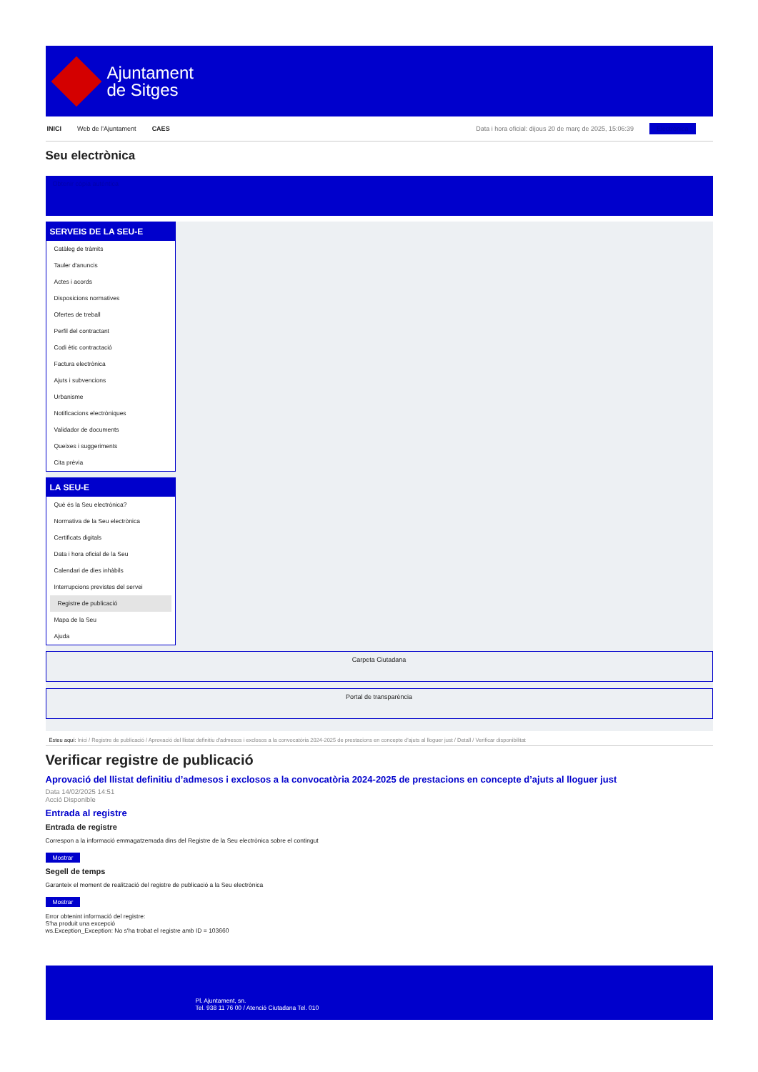Ajuntament
de Sitges
INICI Web de l'Ajuntament CAES Data i hora oficial: dijous 20 de març de 2025, 15:06:39 Electrònica
Seu electrònica
Obtenir còpia autèntica
SERVEIS DE LA SEU-E
Catàleg de tràmits
Tauler d'anuncis
Actes i acords
Disposicions normatives
Ofertes de treball
Perfil del contractant
Codi ètic contractació
Factura electrònica
Ajuts i subvencions
Urbanisme
Notificacions electròniques
Validador de documents
Queixes i suggeriments
Cita prèvia
LA SEU-E
Què és la Seu electrònica?
Normativa de la Seu electrònica
Certificats digitals
Data i hora oficial de la Seu
Calendari de dies inhàbils
Interrupcions previstes del servei
Registre de publicació
Mapa de la Seu
Ajuda
Carpeta Ciutadana
Portal de transparència
Esteu aquí: Inici / Registre de publicació / Aprovació del llistat definitiu d'admesos i exclosos a la convocatòria 2024-2025 de prestacions en concepte d'ajuts al lloguer just / Detall / Verificar disponibilitat
Verificar registre de publicació
Aprovació del llistat definitiu d’admesos i exclosos a la convocatòria 2024-2025 de prestacions en concepte d’ajuts al lloguer just
Data 14/02/2025 14:51
Acció Disponible
Entrada al registre
Entrada de registre
Correspon a la informació emmagatzemada dins del Registre de la Seu electrònica sobre el contingut
Mostrar
Segell de temps
Garanteix el moment de realització del registre de publicació a la Seu electrònica
Mostrar
Error obtenint informació del registre:
S'ha produit una excepció
ws.Exception_Exception: No s'ha trobat el registre amb ID = 103660
Pl. Ajuntament, sn.
Tel. 938 11 76 00 / Atenció Ciutadana Tel. 010